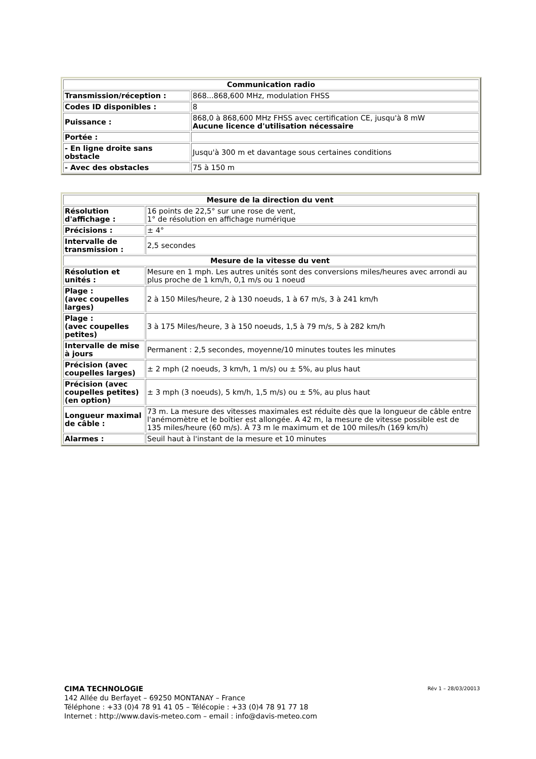| Communication radio | |
| --- | --- |
| Transmission/réception : | 868...868,600 MHz, modulation FHSS |
| Codes ID disponibles : | 8 |
| Puissance : | 868,0 à 868,600 MHz FHSS avec certification CE, jusqu'à 8 mW Aucune licence d'utilisation nécessaire |
| Portée : | |
| - En ligne droite sans obstacle | Jusqu'à 300 m et davantage sous certaines conditions |
| - Avec des obstacles | 75 à 150 m |
| Mesure de la direction du vent | |
| --- | --- |
| Résolution d'affichage : | 16 points de 22,5° sur une rose de vent, 1° de résolution en affichage numérique |
| Précisions : | ± 4° |
| Intervalle de transmission : | 2,5 secondes |
| Mesure de la vitesse du vent | |
| Résolution et unités : | Mesure en 1 mph. Les autres unités sont des conversions miles/heures avec arrondi au plus proche de 1 km/h, 0,1 m/s ou 1 noeud |
| Plage : (avec coupelles larges) | 2 à 150 Miles/heure, 2 à 130 noeuds, 1 à 67 m/s, 3 à 241 km/h |
| Plage : (avec coupelles petites) | 3 à 175 Miles/heure, 3 à 150 noeuds, 1,5 à 79 m/s, 5 à 282 km/h |
| Intervalle de mise à jours | Permanent : 2,5 secondes, moyenne/10 minutes toutes les minutes |
| Précision (avec coupelles larges) | ± 2 mph (2 noeuds, 3 km/h, 1 m/s) ou ± 5%, au plus haut |
| Précision (avec coupelles petites) (en option) | ± 3 mph (3 noeuds), 5 km/h, 1,5 m/s) ou ± 5%, au plus haut |
| Longueur maximal de câble : | 73 m. La mesure des vitesses maximales est réduite dès que la longueur de câble entre l'anémomètre et le boîtier est allongée. A 42 m, la mesure de vitesse possible est de 135 miles/heure (60 m/s). À 73 m le maximum et de 100 miles/h (169 km/h) |
| Alarmes : | Seuil haut à l'instant de la mesure et 10 minutes |
Rév 1 – 28/03/20013 CIMA TECHNOLOGIE
142 Allée du Berfayet – 69250 MONTANAY – France
Téléphone : +33 (0)4 78 91 41 05 – Télécopie : +33 (0)4 78 91 77 18
Internet : http://www.davis-meteo.com – email : info@davis-meteo.com